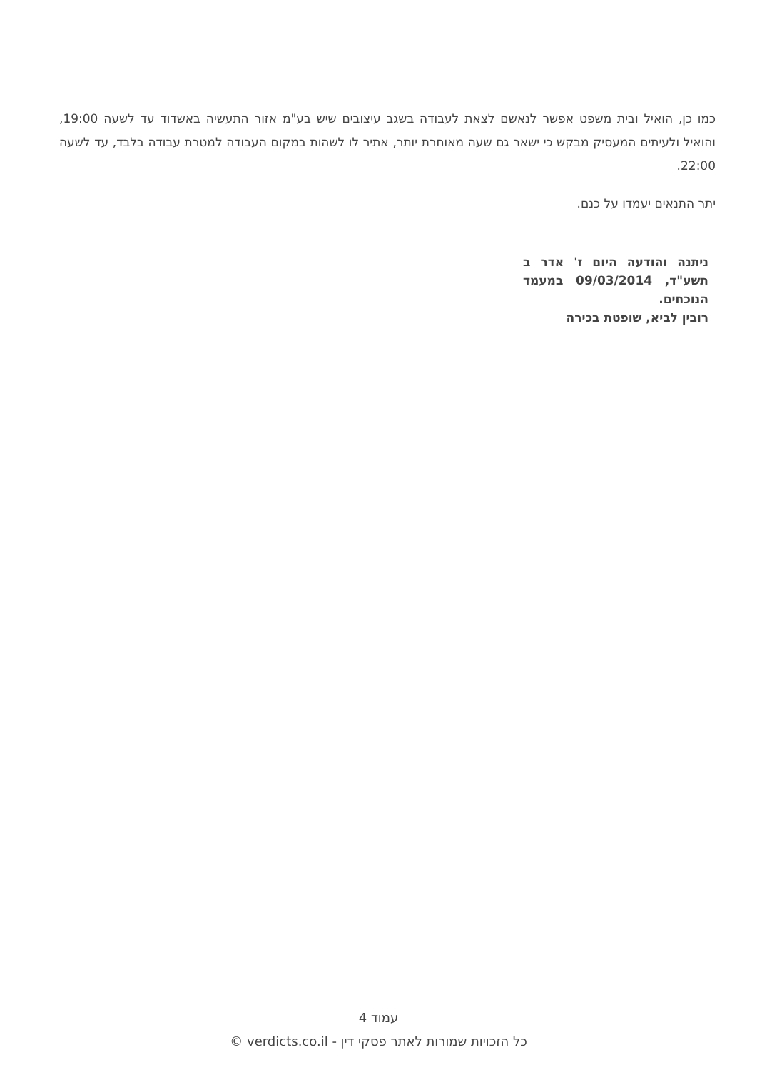כמו כן, הואיל ובית משפט אפשר לנאשם לצאת לעבודה בשגב עיצובים שיש בע"מ אזור התעשיה באשדוד עד לשעה 19:00, והואיל ולעיתים המעסיק מבקש כי ישאר גם שעה מאוחרת יותר, אתיר לו לשהות במקום העבודה למטרת עבודה בלבד, עד לשעה 22:00.
יתר התנאים יעמדו על כנם.
ניתנה והודעה היום ז' אדר ב תשע"ד, 09/03/2014 במעמד הנוכחים.
רובין לביא, שופטת בכירה
עמוד 4
כל הזכויות שמורות לאתר פסקי דין - verdicts.co.il ©